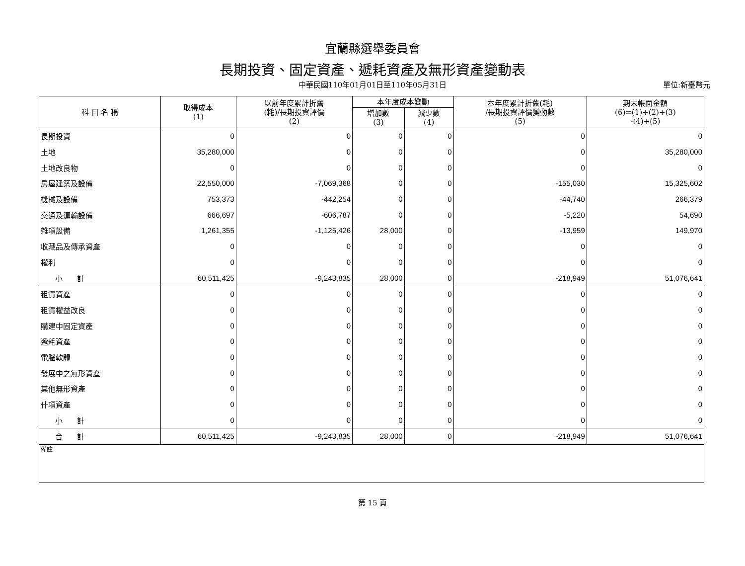宜蘭縣選舉委員會
長期投資、固定資產、遞耗資產及無形資產變動表
中華民國110年01月01日至110年05月31日
單位:新臺幣元
| 科 目 名 稱 | 取得成本 (1) | 以前年度累計折舊 (耗)/長期投資評價 (2) | 本年度成本變動 | | 本年度累計折舊(耗) /長期投資評價變動數 (5) | 期末帳面金額 (6)=(1)+(2)+(3) -(4)+(5) |
| --- | --- | --- | --- | --- | --- | --- |
| | | | 增加數 (3) | 減少數 (4) | | |
| 長期投資 | 0 | 0 | 0 | 0 | 0 | 0 |
| 土地 | 35,280,000 | 0 | 0 | 0 | 0 | 35,280,000 |
| 土地改良物 | 0 | 0 | 0 | 0 | 0 | 0 |
| 房屋建築及設備 | 22,550,000 | -7,069,368 | 0 | 0 | -155,030 | 15,325,602 |
| 機械及設備 | 753,373 | -442,254 | 0 | 0 | -44,740 | 266,379 |
| 交通及運輸設備 | 666,697 | -606,787 | 0 | 0 | -5,220 | 54,690 |
| 雜項設備 | 1,261,355 | -1,125,426 | 28,000 | 0 | -13,959 | 149,970 |
| 收藏品及傳承資產 | 0 | 0 | 0 | 0 | 0 | 0 |
| 權利 | 0 | 0 | 0 | 0 | 0 | 0 |
| 小 計 | 60,511,425 | -9,243,835 | 28,000 | 0 | -218,949 | 51,076,641 |
| 租賃資產 | 0 | 0 | 0 | 0 | 0 | 0 |
| 租賃權益改良 | 0 | 0 | 0 | 0 | 0 | 0 |
| 購建中固定資產 | 0 | 0 | 0 | 0 | 0 | 0 |
| 遞耗資產 | 0 | 0 | 0 | 0 | 0 | 0 |
| 電腦軟體 | 0 | 0 | 0 | 0 | 0 | 0 |
| 發展中之無形資產 | 0 | 0 | 0 | 0 | 0 | 0 |
| 其他無形資產 | 0 | 0 | 0 | 0 | 0 | 0 |
| 什項資產 | 0 | 0 | 0 | 0 | 0 | 0 |
| 小 計 | 0 | 0 | 0 | 0 | 0 | 0 |
| 合 計 | 60,511,425 | -9,243,835 | 28,000 | 0 | -218,949 | 51,076,641 |
| 備註 | | | | | | |
第 15 頁